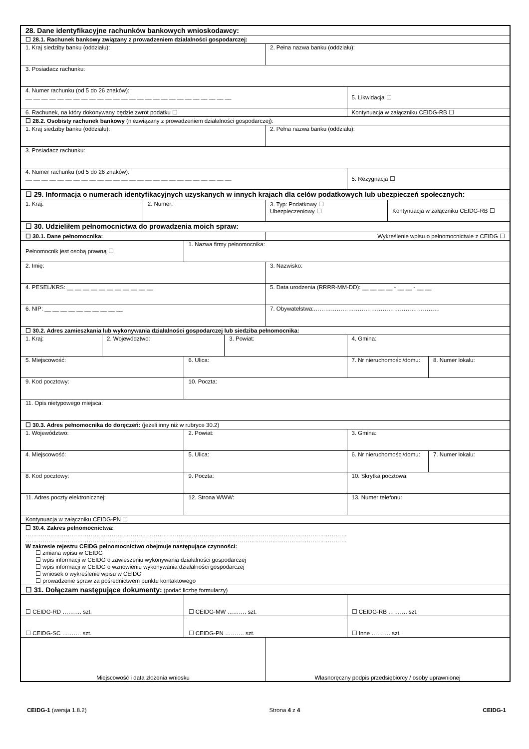| 28. Dane identyfikacyjne rachunków bankowych wnioskodawcy: | | | | | | | | |
| ☐ 28.1. Rachunek bankowy związany z prowadzeniem działalności gospodarczej: | | | | | | | | |
| 1. Kraj siedziby banku (oddziału): | | | | | 2. Pełna nazwa banku (oddziału): | | | |
| 3. Posiadacz rachunku: | | | | | | | | |
| 4. Numer rachunku (od 5 do 26 znaków): __ __ __ __ __ __ __ __ __ __ __ __ __ __ __ __ __ __ __ __ __ __ __ __ __ __ | | | | | | 5. Likwidacja ☐ | | |
| 6. Rachunek, na który dokonywany będzie zwrot podatku ☐ | | | | | | Kontynuacja w załączniku CEIDG-RB ☐ | | |
| ☐ 28.2. Osobisty rachunek bankowy (niezwiązany z prowadzeniem działalności gospodarczej): | | | | | | | | |
| 1. Kraj siedziby banku (oddziału): | | | | | 2. Pełna nazwa banku (oddziału): | | | |
| 3. Posiadacz rachunku: | | | | | | | | |
| 4. Numer rachunku (od 5 do 26 znaków): __ __ __ __ __ __ __ __ __ __ __ __ __ __ __ __ __ __ __ __ __ __ __ __ __ __ | | | | | | 5. Rezygnacja ☐ | | |
| ☐ 29. Informacja o numerach identyfikacyjnych uzyskanych w innych krajach dla celów podatkowych lub ubezpieczeń społecznych: | | | | | | | | |
| 1. Kraj: | | 2. Numer: | | | 3. Typ: Podatkowy ☐ Ubezpieczeniowy ☐ | | Kontynuacja w załączniku CEIDG-RB ☐ | |
| ☐ 30. Udzieliłem pełnomocnictwa do prowadzenia moich spraw: | | | | | | | | |
| ☐ 30.1. Dane pełnomocnika: | | | | | Wykreślenie wpisu o pełnomocnictwie z CEIDG ☐ | | | |
| Pełnomocnik jest osobą prawną ☐ | | | 1. Nazwa firmy pełnomocnika: | | | | | |
| 2. Imię: | | | | | 3. Nazwisko: | | | |
| 4. PESEL/KRS: __ __ __ __ __ __ __ __ __ __ __ | | | | | 5. Data urodzenia (RRRR-MM-DD): __ __ __ __ - __ __ - __ __ | | | |
| 6. NIP: __ __ __ __ __ __ __ __ __ __ | | | | | 7. Obywatelstwa:………………………………………………………… | | | |
| ☐ 30.2. Adres zamieszkania lub wykonywania działalności gospodarczej lub siedziba pełnomocnika: | | | | | | | | |
| 1. Kraj: | 2. Województwo: | | | 3. Powiat: | | 4. Gmina: | | |
| 5. Miejscowość: | | | 6. Ulica: | | | 7. Nr nieruchomości/domu: | | 8. Numer lokalu: |
| 9. Kod pocztowy: | | | 10. Poczta: | | | | | |
| 11. Opis nietypowego miejsca: | | | | | | | | |
| ☐ 30.3. Adres pełnomocnika do doręczeń: (jeżeli inny niż w rubryce 30.2) | | | | | | | | |
| 1. Województwo: | | | 2. Powiat: | | | 3. Gmina: | | |
| 4. Miejscowość: | | | 5. Ulica: | | | 6. Nr nieruchomości/domu: | | 7. Numer lokalu: |
| 8. Kod pocztowy: | | | 9. Poczta: | | | 10. Skrytka pocztowa: | | |
| 11. Adres poczty elektronicznej: | | | 12. Strona WWW: | | | 13. Numer telefonu: | | |
| Kontynuacja w załączniku CEIDG-PN ☐ | | | | | | | | |
| ☐ 30.4. Zakres pełnomocnictwa: …………………………………………………………………………………………………………………………………………………… …………………………………………………………………………………………………………………………………………………… W zakresie rejestru CEIDG pełnomocnictwo obejmuje następujące czynności: ☐ zmiana wpisu w CEIDG ☐ wpis informacji w CEIDG o zawieszeniu wykonywania działalności gospodarczej ☐ wpis informacji w CEIDG o wznowieniu wykonywania działalności gospodarczej ☐ wniosek o wykreślenie wpisu w CEIDG ☐ prowadzenie spraw za pośrednictwem punktu kontaktowego | | | | | | | | |
| ☐ 31. Dołączam następujące dokumenty: (podać liczbę formularzy) | | | | | | | | |
| ☐ CEIDG-RD ………. szt. | | | ☐ CEIDG-MW ………. szt. | | | ☐ CEIDG-RB ………. szt. | | |
| ☐ CEIDG-SC ………. szt. | | | ☐ CEIDG-PN ………. szt. | | | ☐ Inne ………. szt. | | |
| Miejscowość i data złożenia wniosku | | | | | Własnoręczny podpis przedsiębiorcy / osoby uprawnionej | | | |
CEIDG-1 (wersja 1.8.2) Strona 4 z 4 CEIDG-1